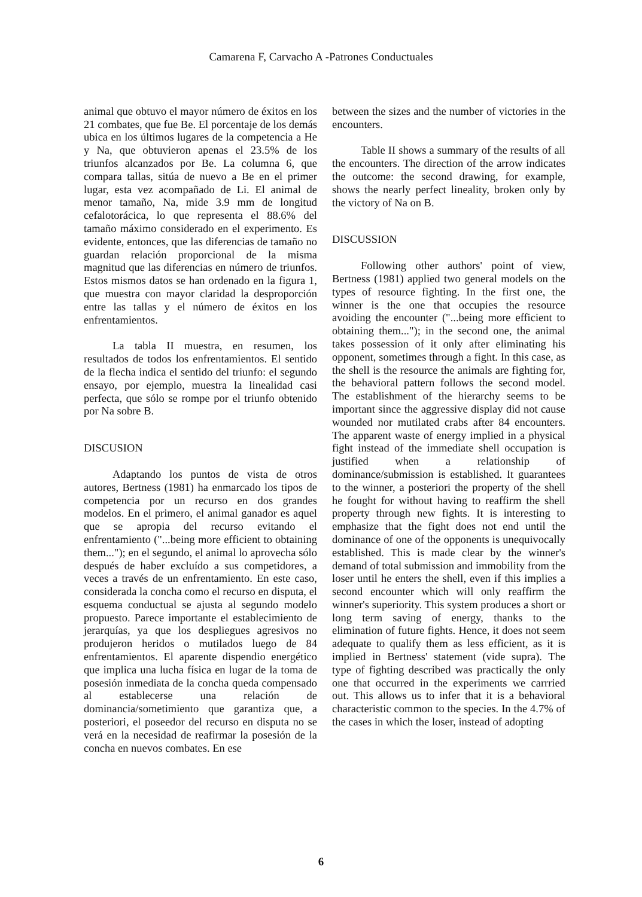Camarena F, Carvacho A -Patrones Conductuales
animal que obtuvo el mayor número de éxitos en los 21 combates, que fue Be. El porcentaje de los demás ubica en los últimos lugares de la competencia a He y Na, que obtuvieron apenas el 23.5% de los triunfos alcanzados por Be. La columna 6, que compara tallas, sitúa de nuevo a Be en el primer lugar, esta vez acompañado de Li. El animal de menor tamaño, Na, mide 3.9 mm de longitud cefalotorácica, lo que representa el 88.6% del tamaño máximo considerado en el experimento. Es evidente, entonces, que las diferencias de tamaño no guardan relación proporcional de la misma magnitud que las diferencias en número de triunfos. Estos mismos datos se han ordenado en la figura 1, que muestra con mayor claridad la desproporción entre las tallas y el número de éxitos en los enfrentamientos.
La tabla II muestra, en resumen, los resultados de todos los enfrentamientos. El sentido de la flecha indica el sentido del triunfo: el segundo ensayo, por ejemplo, muestra la linealidad casi perfecta, que sólo se rompe por el triunfo obtenido por Na sobre B.
DISCUSION
Adaptando los puntos de vista de otros autores, Bertness (1981) ha enmarcado los tipos de competencia por un recurso en dos grandes modelos. En el primero, el animal ganador es aquel que se apropia del recurso evitando el enfrentamiento ("...being more efficient to obtaining them..."); en el segundo, el animal lo aprovecha sólo después de haber excluído a sus competidores, a veces a través de un enfrentamiento. En este caso, considerada la concha como el recurso en disputa, el esquema conductual se ajusta al segundo modelo propuesto. Parece importante el establecimiento de jerarquías, ya que los despliegues agresivos no produjeron heridos o mutilados luego de 84 enfrentamientos. El aparente dispendio energético que implica una lucha física en lugar de la toma de posesión inmediata de la concha queda compensado al establecerse una relación de dominancia/sometimiento que garantiza que, a posteriori, el poseedor del recurso en disputa no se verá en la necesidad de reafirmar la posesión de la concha en nuevos combates. En ese
between the sizes and the number of victories in the encounters.
Table II shows a summary of the results of all the encounters. The direction of the arrow indicates the outcome: the second drawing, for example, shows the nearly perfect lineality, broken only by the victory of Na on B.
DISCUSSION
Following other authors' point of view, Bertness (1981) applied two general models on the types of resource fighting. In the first one, the winner is the one that occupies the resource avoiding the encounter ("...being more efficient to obtaining them..."); in the second one, the animal takes possession of it only after eliminating his opponent, sometimes through a fight. In this case, as the shell is the resource the animals are fighting for, the behavioral pattern follows the second model. The establishment of the hierarchy seems to be important since the aggressive display did not cause wounded nor mutilated crabs after 84 encounters. The apparent waste of energy implied in a physical fight instead of the immediate shell occupation is justified when a relationship of dominance/submission is established. It guarantees to the winner, a posteriori the property of the shell he fought for without having to reaffirm the shell property through new fights. It is interesting to emphasize that the fight does not end until the dominance of one of the opponents is unequivocally established. This is made clear by the winner's demand of total submission and immobility from the loser until he enters the shell, even if this implies a second encounter which will only reaffirm the winner's superiority. This system produces a short or long term saving of energy, thanks to the elimination of future fights. Hence, it does not seem adequate to qualify them as less efficient, as it is implied in Bertness' statement (vide supra). The type of fighting described was practically the only one that occurred in the experiments we carrried out. This allows us to infer that it is a behavioral characteristic common to the species. In the 4.7% of the cases in which the loser, instead of adopting
6